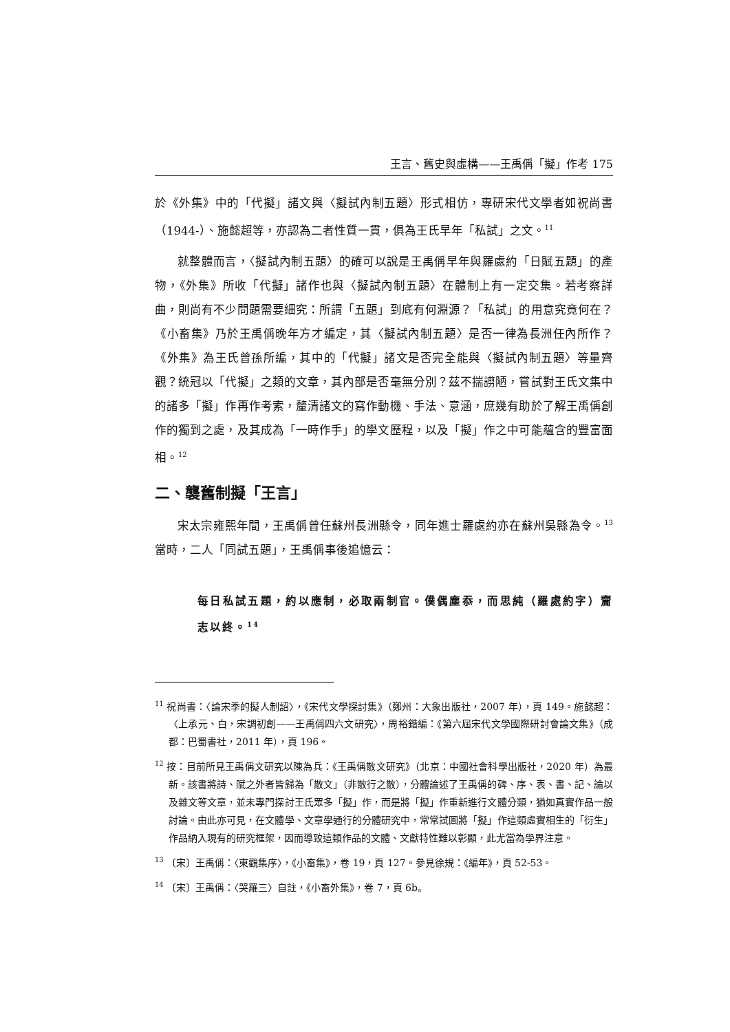王言、舊史與虛構——王禹偁「擬」作考 175
於《外集》中的「代擬」諸文與〈擬試內制五題〉形式相仿，專研宋代文學者如祝尚書（1944-）、施懿超等，亦認為二者性質一貫，俱為王氏早年「私試」之文。<sup>11</sup>
就整體而言，〈擬試內制五題〉的確可以說是王禹偁早年與羅處約「日賦五題」的產物，《外集》所收「代擬」諸作也與〈擬試內制五題〉在體制上有一定交集。若考察詳曲，則尚有不少問題需要細究：所謂「五題」到底有何淵源？「私試」的用意究竟何在？《小畜集》乃於王禹偁晚年方才編定，其〈擬試內制五題〉是否一律為長洲任內所作？《外集》為王氏曾孫所編，其中的「代擬」諸文是否完全能與〈擬試內制五題〉等量齊觀？統冠以「代擬」之類的文章，其內部是否毫無分別？茲不揣謭陋，嘗試對王氏文集中的諸多「擬」作再作考索，釐清諸文的寫作動機、手法、意涵，庶幾有助於了解王禹偁創作的獨到之處，及其成為「一時作手」的學文歷程，以及「擬」作之中可能蘊含的豐富面相。<sup>12</sup>
二、襲舊制擬「王言」
宋太宗雍熙年間，王禹偁曾任蘇州長洲縣令，同年進士羅處約亦在蘇州吳縣為令。<sup>13</sup>當時，二人「同試五題」，王禹偁事後追憶云：
每日私試五題，約以應制，必取兩制官。僕偶塵忝，而思純（羅處約字）齎志以終。<sup>14</sup>
<sup>11</sup> 祝尚書：〈論宋季的擬人制詔〉，《宋代文學探討集》（鄭州：大象出版社，2007 年），頁 149。施懿超：〈上承元、白，宋調初創——王禹偁四六文研究〉，周裕鍇編：《第六屆宋代文學國際研討會論文集》（成都：巴蜀書社，2011 年），頁 196。
<sup>12</sup> 按：目前所見王禹偁文研究以陳為兵：《王禹偁散文研究》（北京：中國社會科學出版社，2020 年）為最新。該書將詩、賦之外者皆歸為「散文」（非散行之散），分體論述了王禹偁的碑、序、表、書、記、論以及雜文等文章，並未專門探討王氏眾多「擬」作，而是將「擬」作重新進行文體分類，猶如真實作品一般討論。由此亦可見，在文體學、文章學通行的分體研究中，常常試圖將「擬」作這類虛實相生的「衍生」作品納入現有的研究框架，因而導致這類作品的文體、文獻特性難以彰顯，此尤當為學界注意。
<sup>13</sup> 〔宋〕王禹偁：〈東觀集序〉，《小畜集》，卷 19，頁 127。參見徐規：《編年》，頁 52-53。
<sup>14</sup> 〔宋〕王禹偁：〈哭羅三〉自註，《小畜外集》，卷 7，頁 6b。